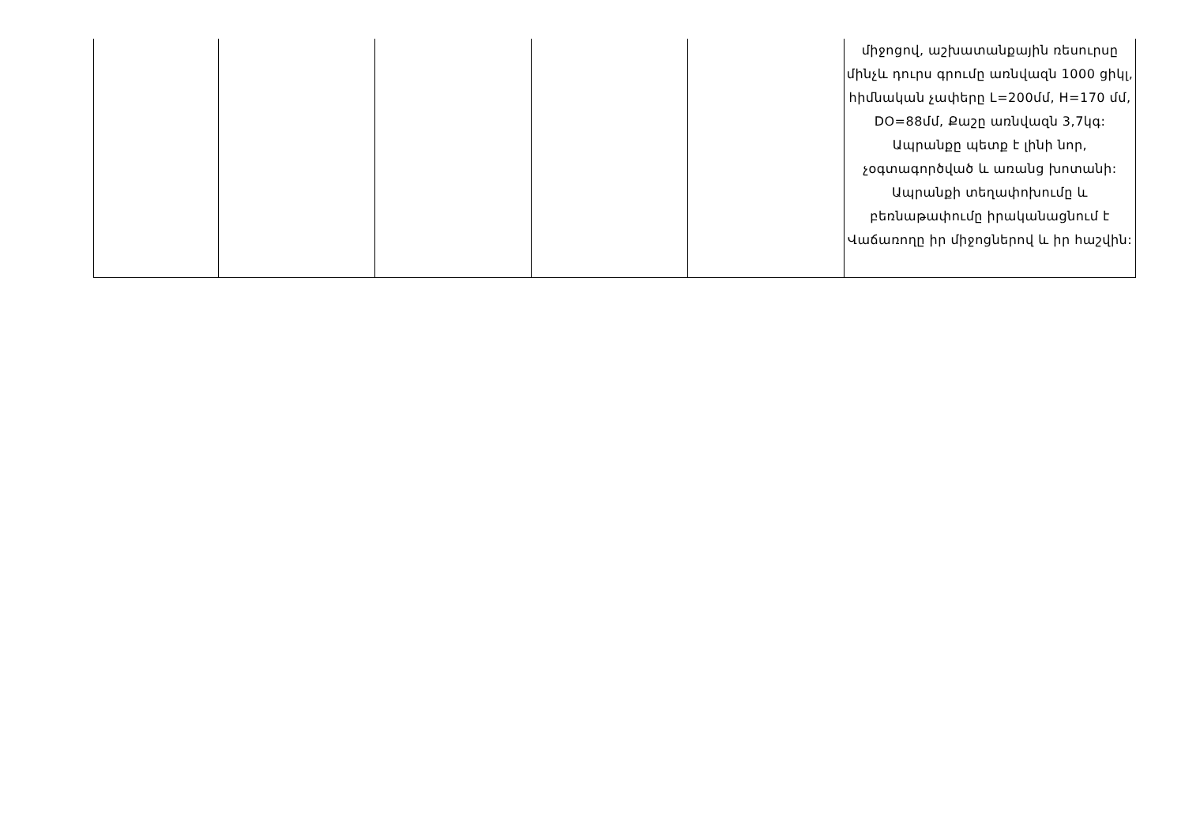| | | | | | միջոցով, աշխատանքային ռեսուրսը մինչև դուրս գրումը առնվազն 1000 ցիկլ, հիմնական չափերը L=200մմ, H=170 մմ, DO=88մմ, Քաշը առնվազն 3,7կգ: Ապրանքը պետք է լինի նոր, չօգտագործված և առանց խոտանի: Ապրանքի տեղափոխումը և բեռնաթափումը իրականացնում է Վաճառողը իր միջոցներով և իր հաշվին: |